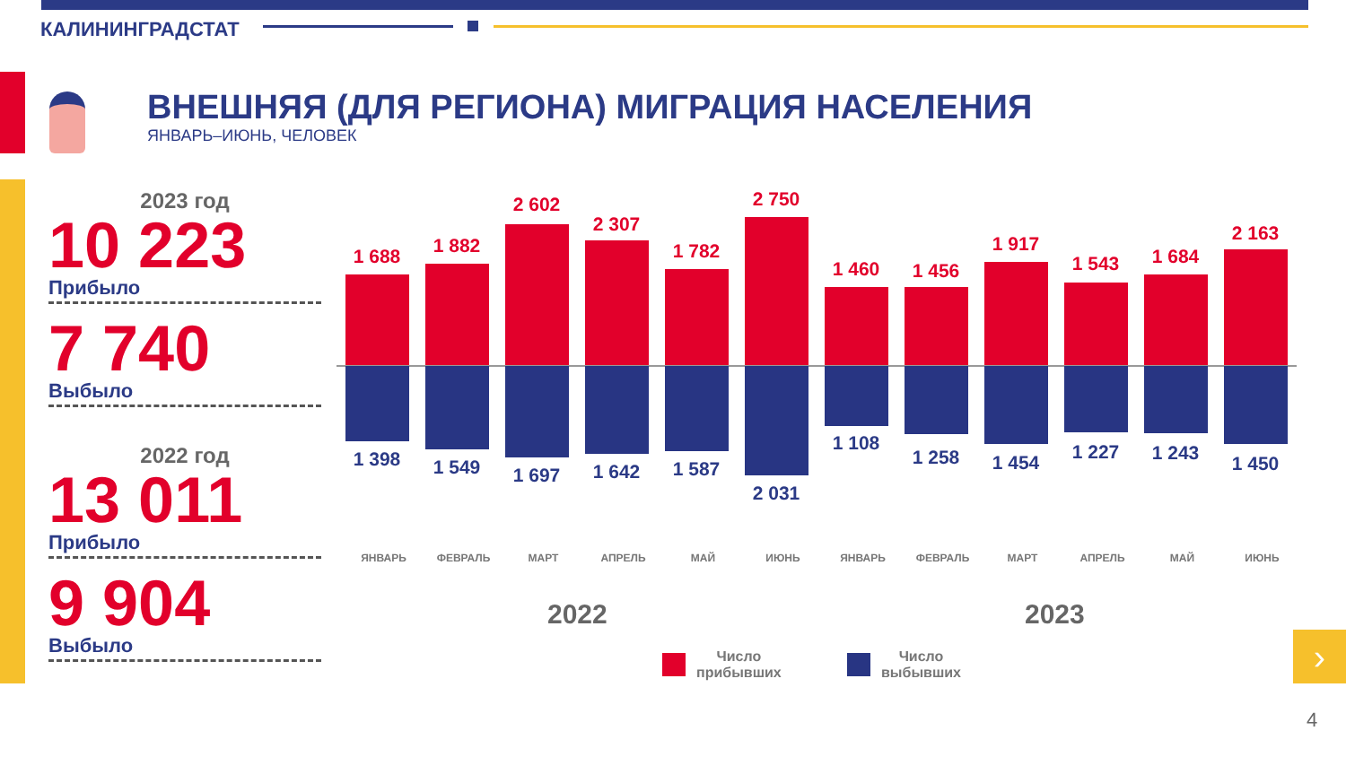КАЛИНИНГРАДСТАТ
ВНЕШНЯЯ (ДЛЯ РЕГИОНА) МИГРАЦИЯ НАСЕЛЕНИЯ
ЯНВАРЬ–ИЮНЬ, ЧЕЛОВЕК
2023 год
10 223
Прибыло
7 740
Выбыло
2022 год
13 011
Прибыло
9 904
Выбыло
1 688
1 398
1 882
1 549
2 602
1 697
2 307
1 642
1 782
1 587
2 750
2 031
1 460
1 108
1 456
1 258
1 917
1 454
1 543
1 227
1 684
1 243
2 163
1 450
ЯНВАРЬ ФЕВРАЛЬ МАРТ АПРЕЛЬ МАЙ ИЮНЬ ЯНВАРЬ ФЕВРАЛЬ МАРТ АПРЕЛЬ МАЙ ИЮНЬ
2022 2023
Число
прибывших
Число
выбывших
›
4